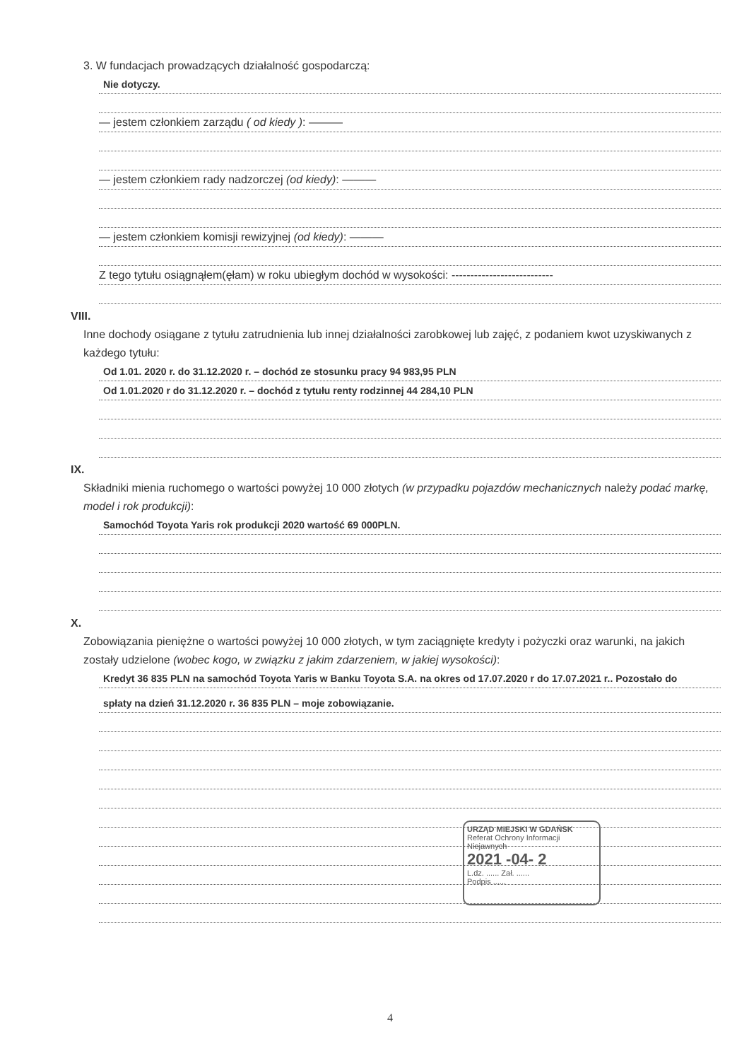3. W fundacjach prowadzących działalność gospodarczą:
Nie dotyczy.
— jestem członkiem zarządu ( od kiedy ): ———
— jestem członkiem rady nadzorczej (od kiedy): ———
— jestem członkiem komisji rewizyjnej (od kiedy): ———
Z tego tytułu osiągnąłem(ęłam) w roku ubiegłym dochód w wysokości: ---------------------------
VIII.
Inne dochody osiągane z tytułu zatrudnienia lub innej działalności zarobkowej lub zajęć, z podaniem kwot uzyskiwanych z każdego tytułu:
Od 1.01. 2020 r. do 31.12.2020 r. – dochód ze stosunku pracy 94 983,95 PLN
Od 1.01.2020 r do 31.12.2020 r. – dochód z tytułu renty rodzinnej 44 284,10 PLN
IX.
Składniki mienia ruchomego o wartości powyżej 10 000 złotych (w przypadku pojazdów mechanicznych należy podać markę, model i rok produkcji):
Samochód Toyota Yaris rok produkcji 2020 wartość 69 000PLN.
X.
Zobowiązania pieniężne o wartości powyżej 10 000 złotych, w tym zaciągnięte kredyty i pożyczki oraz warunki, na jakich zostały udzielone (wobec kogo, w związku z jakim zdarzeniem, w jakiej wysokości):
Kredyt 36 835 PLN na samochód Toyota Yaris w Banku Toyota S.A. na okres od 17.07.2020 r do 17.07.2021 r.. Pozostało do
spłaty na dzień 31.12.2020 r. 36 835 PLN – moje zobowiązanie.
URZĄD MIEJSKI W GDAŃSK
Referat Ochrony Informacji Niejawnych
2021 -04- 2
L.dz. ...... Zał. ......
Podpis ......
4